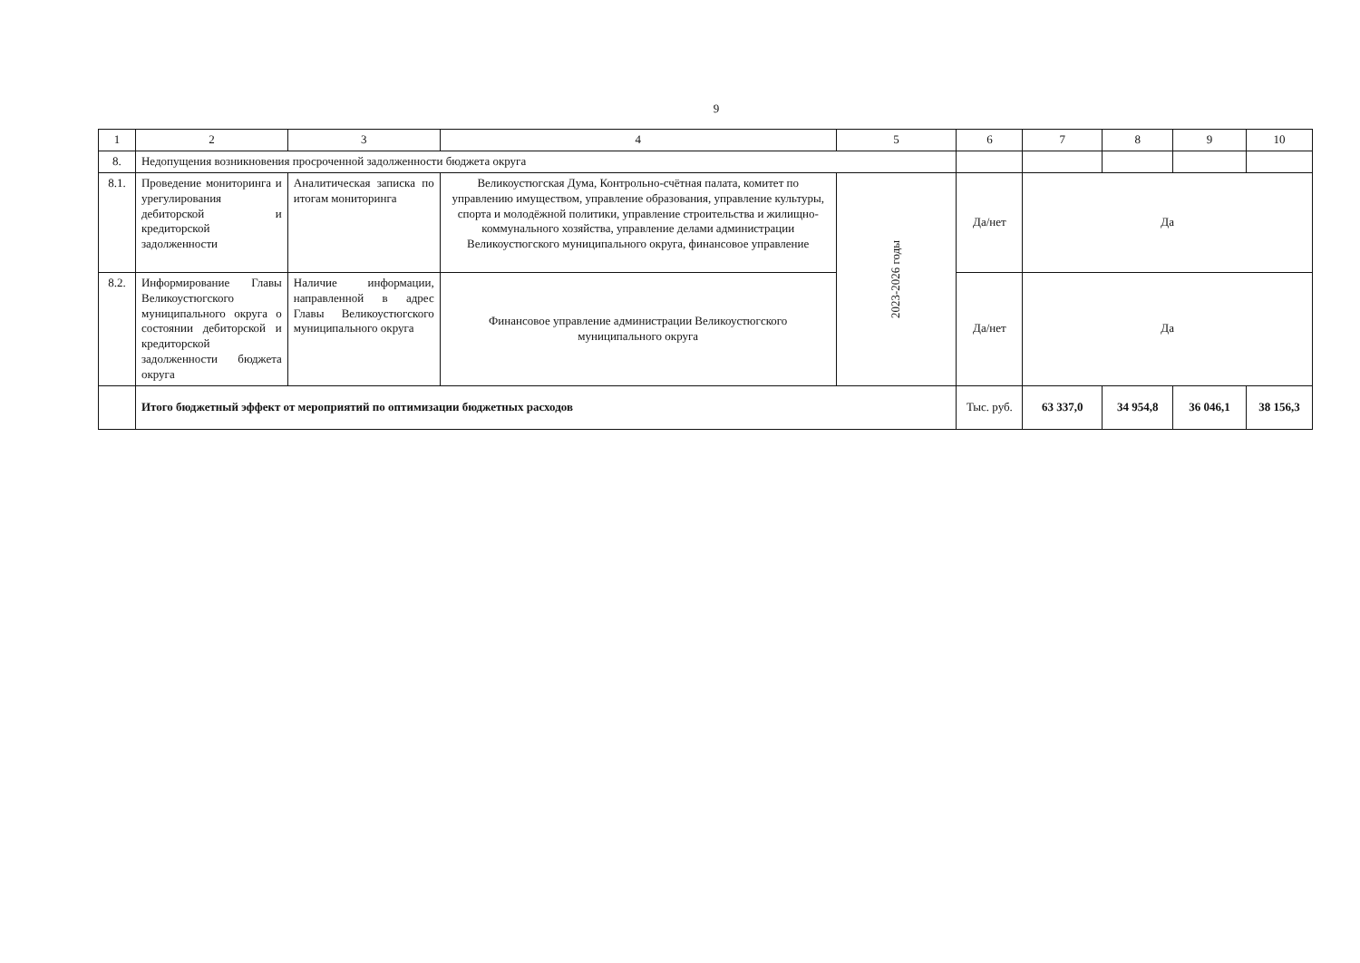9
| 1 | 2 | 3 | 4 | 5 | 6 | 7 | 8 | 9 | 10 |
| 8. | Недопущения возникновения просроченной задолженности бюджета округа | | | | | | | | |
| 8.1. | Проведение мониторинга и урегулирования дебиторской и кредиторской задолженности | Аналитическая записка по итогам мониторинга | Великоустюгская Дума, Контрольно-счётная палата, комитет по управлению имуществом, управление образования, управление культуры, спорта и молодёжной политики, управление строительства и жилищно-коммунального хозяйства, управление делами администрации Великоустюгского муниципального округа, финансовое управление | 2023-2026 годы | Да/нет | Да | | | |
| 8.2. | Информирование Главы Великоустюгского муниципального округа о состоянии дебиторской и кредиторской задолженности бюджета округа | Наличие информации, направленной в адрес Главы Великоустюгского муниципального округа | Финансовое управление администрации Великоустюгского муниципального округа | | Да/нет | Да | | | |
| | Итого бюджетный эффект от мероприятий по оптимизации бюджетных расходов | | | | Тыс. руб. | 63 337,0 | 34 954,8 | 36 046,1 | 38 156,3 |